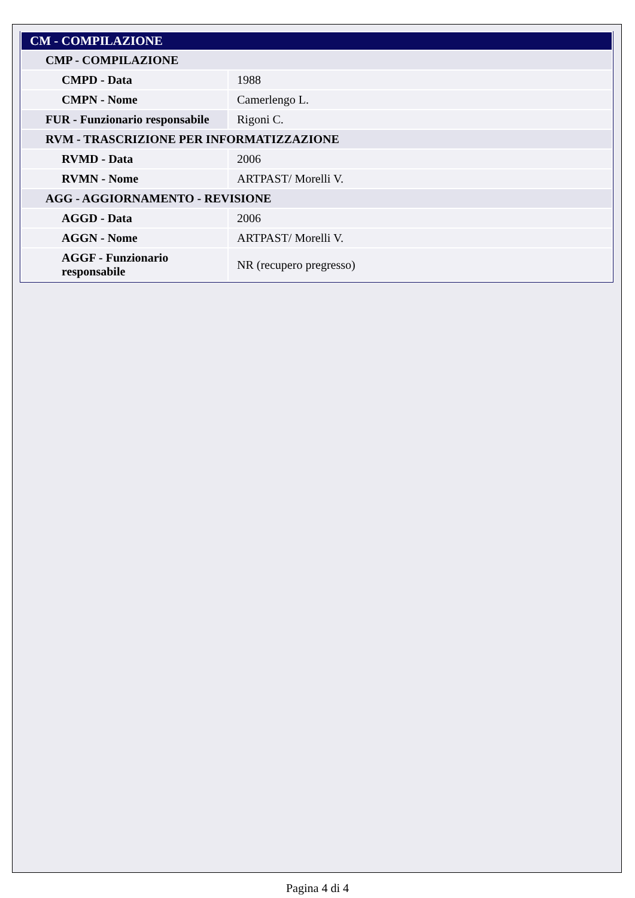| CM - COMPILAZIONE | |
| CMP - COMPILAZIONE | |
| CMPD - Data | 1988 |
| CMPN - Nome | Camerlengo L. |
| FUR - Funzionario responsabile | Rigoni C. |
| RVM - TRASCRIZIONE PER INFORMATIZZAZIONE | |
| RVMD - Data | 2006 |
| RVMN - Nome | ARTPAST/ Morelli V. |
| AGG - AGGIORNAMENTO - REVISIONE | |
| AGGD - Data | 2006 |
| AGGN - Nome | ARTPAST/ Morelli V. |
| AGGF - Funzionario responsabile | NR (recupero pregresso) |
Pagina 4 di 4